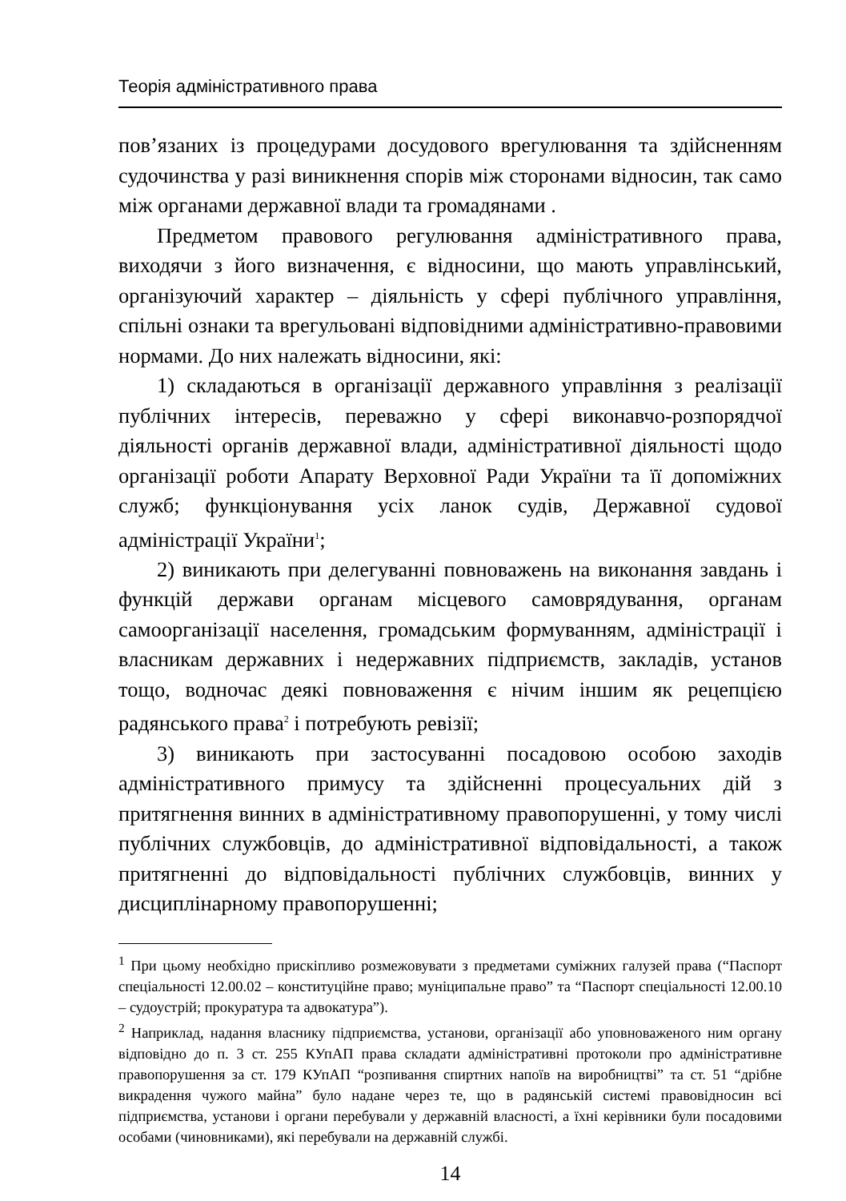Теорія адміністративного права
пов’язаних із процедурами досудового врегулювання та здійсненням судочинства у разі виникнення спорів між сторонами відносин, так само між органами державної влади та громадянами .
Предметом правового регулювання адміністративного права, виходячи з його визначення, є відносини, що мають управлінський, організуючий характер – діяльність у сфері публічного управління, спільні ознаки та врегульовані відповідними адміністративно-правовими нормами. До них належать відносини, які:
1) складаються в організації державного управління з реалізації публічних інтересів, переважно у сфері виконавчо-розпорядчої діяльності органів державної влади, адміністративної діяльності щодо організації роботи Апарату Верховної Ради України та її допоміжних служб; функціонування усіх ланок судів, Державної судової адміністрації України<sup>1</sup>;
2) виникають при делегуванні повноважень на виконання завдань і функцій держави органам місцевого самоврядування, органам самоорганізації населення, громадським формуванням, адміністрації і власникам державних і недержавних підприємств, закладів, установ тощо, водночас деякі повноваження є нічим іншим як рецепцією радянського права<sup>2</sup> і потребують ревізії;
3) виникають при застосуванні посадовою особою заходів адміністративного примусу та здійсненні процесуальних дій з притягнення винних в адміністративному правопорушенні, у тому числі публічних службовців, до адміністративної відповідальності, а також притягненні до відповідальності публічних службовців, винних у дисциплінарному правопорушенні;
<sup>1</sup> При цьому необхідно прискіпливо розмежовувати з предметами суміжних галузей права (“Паспорт спеціальності 12.00.02 – конституційне право; муніципальне право” та “Паспорт спеціальності 12.00.10 – судоустрій; прокуратура та адвокатура”).
<sup>2</sup> Наприклад, надання власнику підприємства, установи, організації або уповноваженого ним органу відповідно до п. 3 ст. 255 КУпАП права складати адміністративні протоколи про адміністративне правопорушення за ст. 179 КУпАП “розпивання спиртних напоїв на виробництві” та ст. 51 “дрібне викрадення чужого майна” було надане через те, що в радянській системі правовідносин всі підприємства, установи і органи перебували у державній власності, а їхні керівники були посадовими особами (чиновниками), які перебували на державній службі.
14